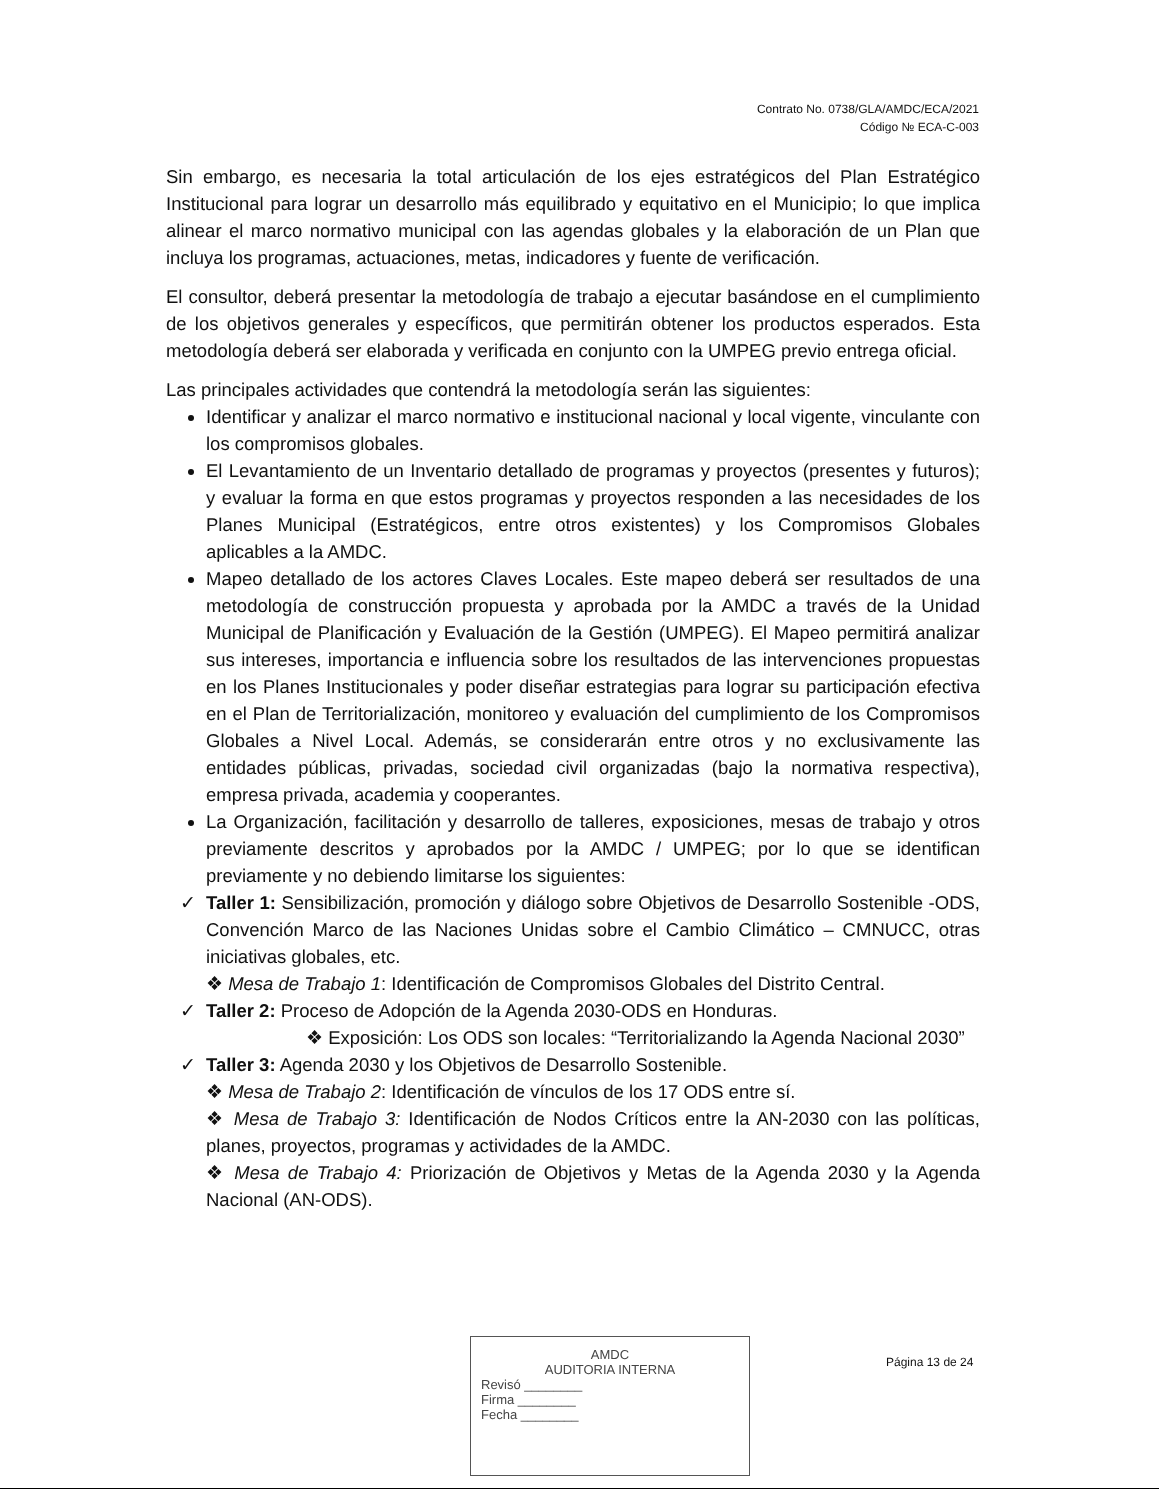Contrato No. 0738/GLA/AMDC/ECA/2021
Código № ECA-C-003
Sin embargo, es necesaria la total articulación de los ejes estratégicos del Plan Estratégico Institucional para lograr un desarrollo más equilibrado y equitativo en el Municipio; lo que implica alinear el marco normativo municipal con las agendas globales y la elaboración de un Plan que incluya los programas, actuaciones, metas, indicadores y fuente de verificación.
El consultor, deberá presentar la metodología de trabajo a ejecutar basándose en el cumplimiento de los objetivos generales y específicos, que permitirán obtener los productos esperados. Esta metodología deberá ser elaborada y verificada en conjunto con la UMPEG previo entrega oficial.
Las principales actividades que contendrá la metodología serán las siguientes:
Identificar y analizar el marco normativo e institucional nacional y local vigente, vinculante con los compromisos globales.
El Levantamiento de un Inventario detallado de programas y proyectos (presentes y futuros); y evaluar la forma en que estos programas y proyectos responden a las necesidades de los Planes Municipal (Estratégicos, entre otros existentes) y los Compromisos Globales aplicables a la AMDC.
Mapeo detallado de los actores Claves Locales. Este mapeo deberá ser resultados de una metodología de construcción propuesta y aprobada por la AMDC a través de la Unidad Municipal de Planificación y Evaluación de la Gestión (UMPEG). El Mapeo permitirá analizar sus intereses, importancia e influencia sobre los resultados de las intervenciones propuestas en los Planes Institucionales y poder diseñar estrategias para lograr su participación efectiva en el Plan de Territorialización, monitoreo y evaluación del cumplimiento de los Compromisos Globales a Nivel Local. Además, se considerarán entre otros y no exclusivamente las entidades públicas, privadas, sociedad civil organizadas (bajo la normativa respectiva), empresa privada, academia y cooperantes.
La Organización, facilitación y desarrollo de talleres, exposiciones, mesas de trabajo y otros previamente descritos y aprobados por la AMDC / UMPEG; por lo que se identifican previamente y no debiendo limitarse los siguientes:
✓ Taller 1: Sensibilización, promoción y diálogo sobre Objetivos de Desarrollo Sostenible -ODS, Convención Marco de las Naciones Unidas sobre el Cambio Climático – CMNUCC, otras iniciativas globales, etc.
❖ Mesa de Trabajo 1: Identificación de Compromisos Globales del Distrito Central.
✓ Taller 2: Proceso de Adopción de la Agenda 2030-ODS en Honduras.
❖ Exposición: Los ODS son locales: “Territorializando la Agenda Nacional 2030”
✓ Taller 3: Agenda 2030 y los Objetivos de Desarrollo Sostenible.
❖ Mesa de Trabajo 2: Identificación de vínculos de los 17 ODS entre sí.
❖ Mesa de Trabajo 3: Identificación de Nodos Críticos entre la AN-2030 con las políticas, planes, proyectos, programas y actividades de la AMDC.
❖ Mesa de Trabajo 4: Priorización de Objetivos y Metas de la Agenda 2030 y la Agenda Nacional (AN-ODS).
AMDC
AUDITORIA INTERNA
Revisó ________
Firma ________
Fecha ________
Página 13 de 24